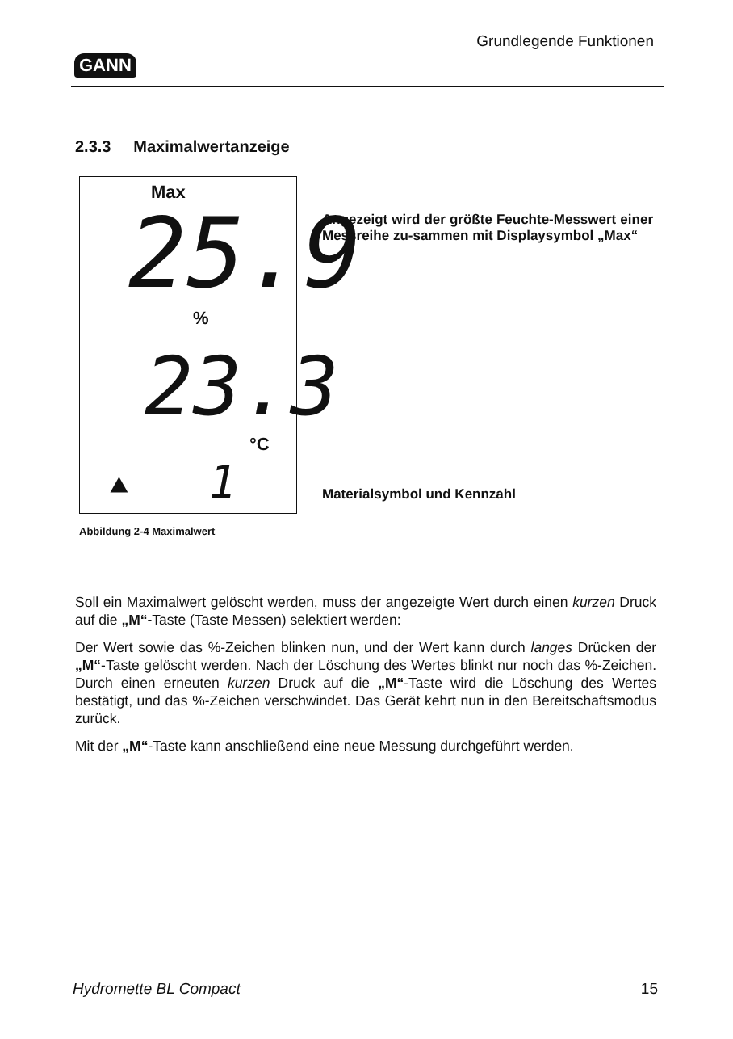GANN
Grundlegende Funktionen
2.3.3 Maximalwertanzeige
Max
25.9
%
23.3
°C
⯅ 1
Abbildung 2-4 Maximalwert
Angezeigt wird der größte Feuchte-Messwert einer Messreihe zu-sammen mit Displaysymbol „Max“
Materialsymbol und Kennzahl
Soll ein Maximalwert gelöscht werden, muss der angezeigte Wert durch einen kurzen Druck auf die „M“-Taste (Taste Messen) selektiert werden:
Der Wert sowie das %-Zeichen blinken nun, und der Wert kann durch langes Drücken der „M“-Taste gelöscht werden. Nach der Löschung des Wertes blinkt nur noch das %-Zeichen. Durch einen erneuten kurzen Druck auf die „M“-Taste wird die Löschung des Wertes bestätigt, und das %-Zeichen verschwindet. Das Gerät kehrt nun in den Bereitschaftsmodus zurück.
Mit der „M“-Taste kann anschließend eine neue Messung durchgeführt werden.
Hydromette BL Compact 15